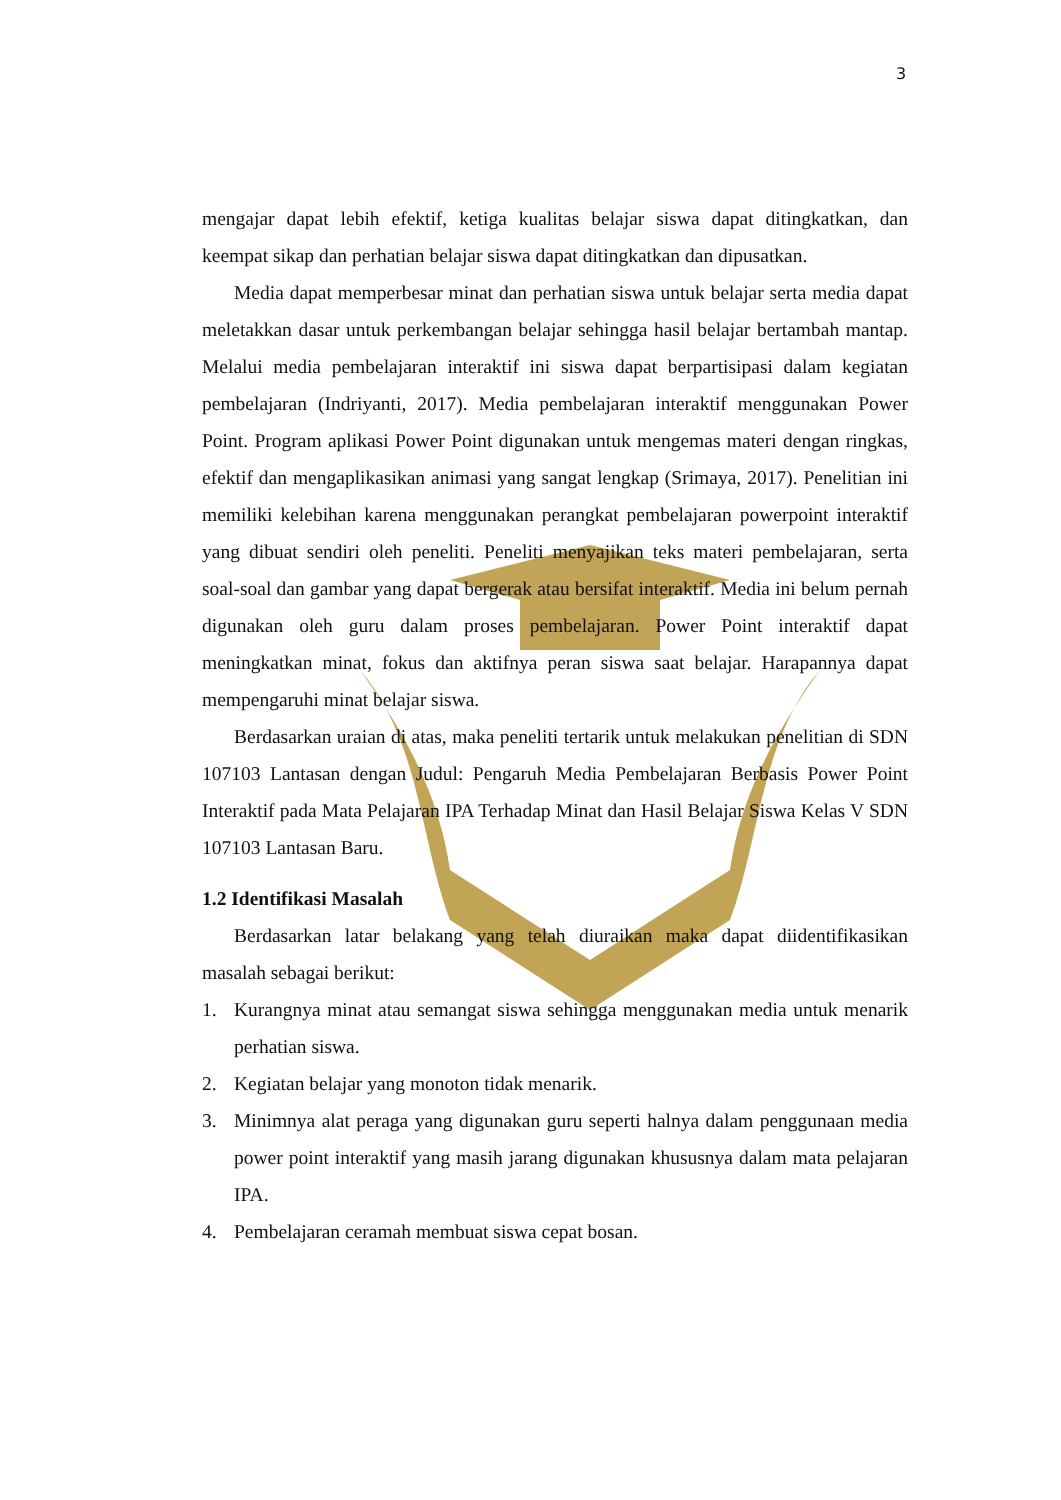3
mengajar dapat lebih efektif, ketiga kualitas belajar siswa dapat ditingkatkan, dan keempat sikap dan perhatian belajar siswa dapat ditingkatkan dan dipusatkan.
Media dapat memperbesar minat dan perhatian siswa untuk belajar serta media dapat meletakkan dasar untuk perkembangan belajar sehingga hasil belajar bertambah mantap. Melalui media pembelajaran interaktif ini siswa dapat berpartisipasi dalam kegiatan pembelajaran (Indriyanti, 2017). Media pembelajaran interaktif menggunakan Power Point. Program aplikasi Power Point digunakan untuk mengemas materi dengan ringkas, efektif dan mengaplikasikan animasi yang sangat lengkap (Srimaya, 2017). Penelitian ini memiliki kelebihan karena menggunakan perangkat pembelajaran powerpoint interaktif yang dibuat sendiri oleh peneliti. Peneliti menyajikan teks materi pembelajaran, serta soal-soal dan gambar yang dapat bergerak atau bersifat interaktif. Media ini belum pernah digunakan oleh guru dalam proses pembelajaran. Power Point interaktif dapat meningkatkan minat, fokus dan aktifnya peran siswa saat belajar. Harapannya dapat mempengaruhi minat belajar siswa.
Berdasarkan uraian di atas, maka peneliti tertarik untuk melakukan penelitian di SDN 107103 Lantasan dengan Judul: Pengaruh Media Pembelajaran Berbasis Power Point Interaktif pada Mata Pelajaran IPA Terhadap Minat dan Hasil Belajar Siswa Kelas V SDN 107103 Lantasan Baru.
1.2 Identifikasi Masalah
Berdasarkan latar belakang yang telah diuraikan maka dapat diidentifikasikan masalah sebagai berikut:
1. Kurangnya minat atau semangat siswa sehingga menggunakan media untuk menarik perhatian siswa.
2. Kegiatan belajar yang monoton tidak menarik.
3. Minimnya alat peraga yang digunakan guru seperti halnya dalam penggunaan media power point interaktif yang masih jarang digunakan khususnya dalam mata pelajaran IPA.
4. Pembelajaran ceramah membuat siswa cepat bosan.